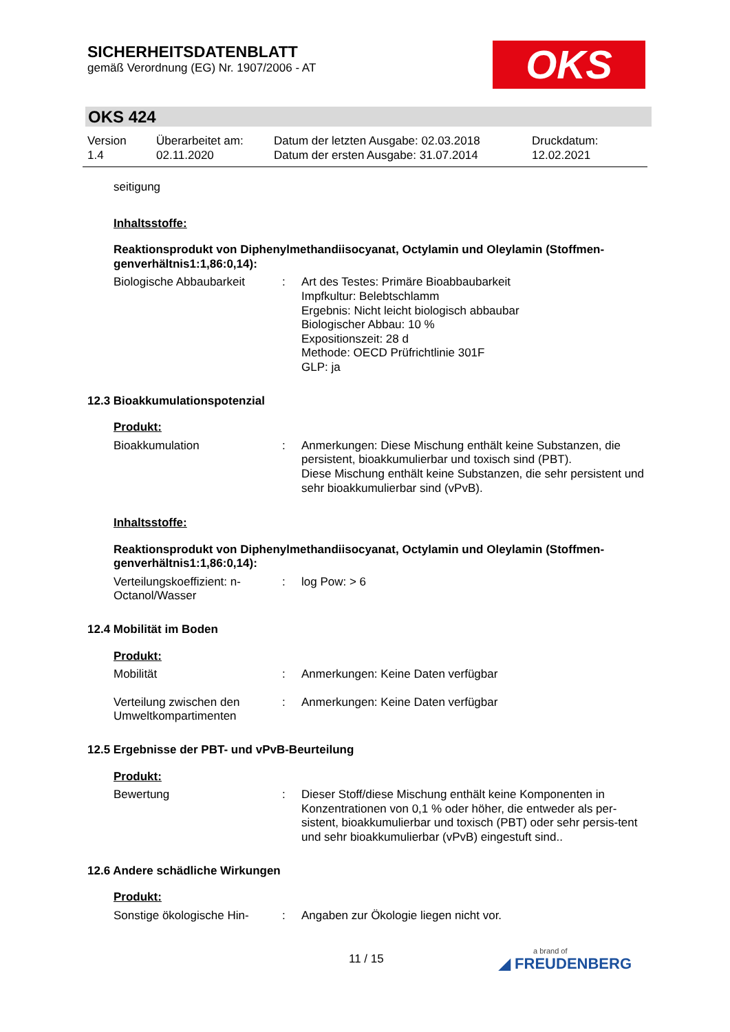SICHERHEITSDATENBLATT
gemäß Verordnung (EG) Nr. 1907/2006 - AT
OKS
OKS 424
Version
1.4
Überarbeitet am:
02.11.2020
Datum der letzten Ausgabe: 02.03.2018
Datum der ersten Ausgabe: 31.07.2014
Druckdatum:
12.02.2021
seitigung
Inhaltsstoffe:
Reaktionsprodukt von Diphenylmethandiisocyanat, Octylamin und Oleylamin (Stoffmen-genverhältnis1:1,86:0,14):
Biologische Abbaubarkeit : Art des Testes: Primäre Bioabbaubarkeit
Impfkultur: Belebtschlamm
Ergebnis: Nicht leicht biologisch abbaubar
Biologischer Abbau: 10 %
Expositionszeit: 28 d
Methode: OECD Prüfrichtlinie 301F
GLP: ja
12.3 Bioakkumulationspotenzial
Produkt:
Bioakkumulation : Anmerkungen: Diese Mischung enthält keine Substanzen, die persistent, bioakkumulierbar und toxisch sind (PBT).
Diese Mischung enthält keine Substanzen, die sehr persistent und sehr bioakkumulierbar sind (vPvB).
Inhaltsstoffe:
Reaktionsprodukt von Diphenylmethandiisocyanat, Octylamin und Oleylamin (Stoffmen-genverhältnis1:1,86:0,14):
Verteilungskoeffizient: n-Octanol/Wasser
: log Pow: > 6
12.4 Mobilität im Boden
Produkt:
Mobilität : Anmerkungen: Keine Daten verfügbar
Verteilung zwischen den Umweltkompartimenten
: Anmerkungen: Keine Daten verfügbar
12.5 Ergebnisse der PBT- und vPvB-Beurteilung
Produkt:
Bewertung : Dieser Stoff/diese Mischung enthält keine Komponenten in Konzentrationen von 0,1 % oder höher, die entweder als per-sistent, bioakkumulierbar und toxisch (PBT) oder sehr persis-tent und sehr bioakkumulierbar (vPvB) eingestuft sind..
12.6 Andere schädliche Wirkungen
Produkt:
Sonstige ökologische Hin-
: Angaben zur Ökologie liegen nicht vor.
11 / 15 a brand of
◢ FREUDENBERG